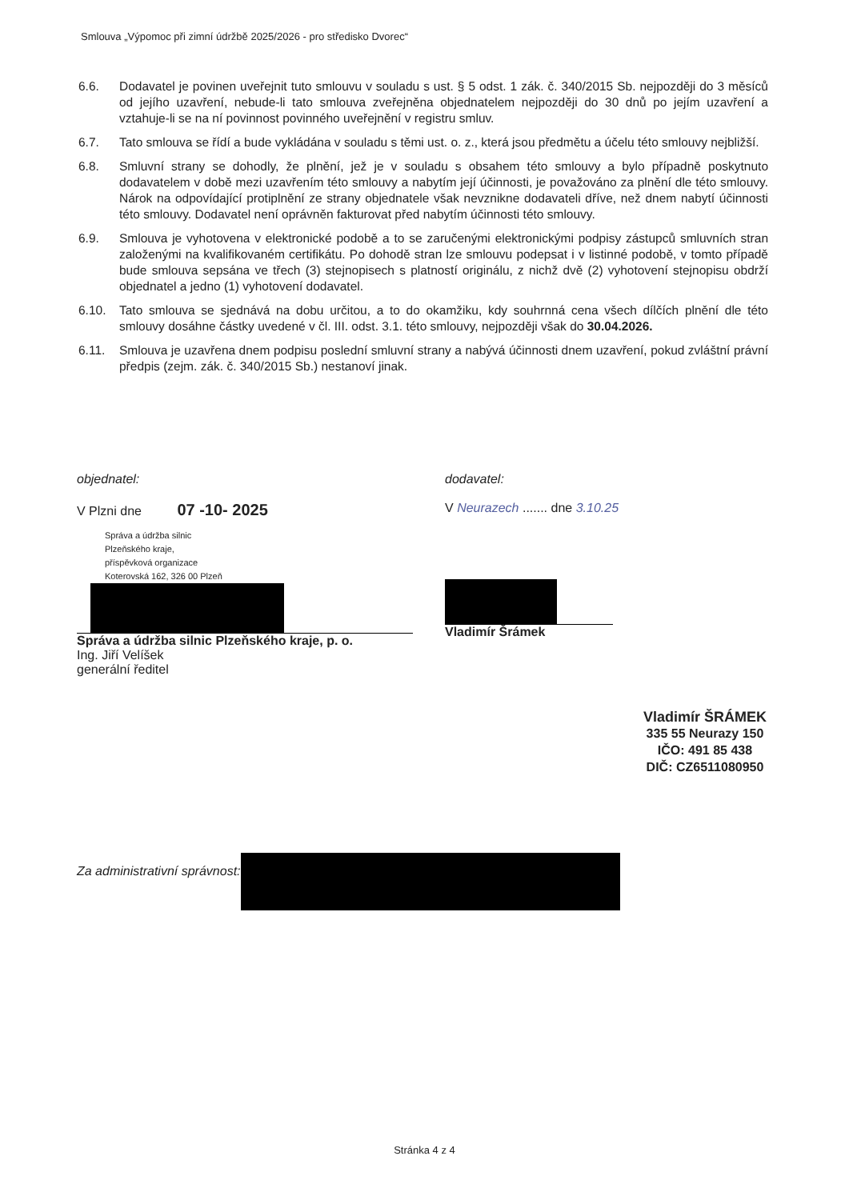Smlouva „Výpomoc při zimní údržbě 2025/2026 - pro středisko Dvorec“
6.6. Dodavatel je povinen uveřejnit tuto smlouvu v souladu s ust. § 5 odst. 1 zák. č. 340/2015 Sb. nejpozději do 3 měsíců od jejího uzavření, nebude-li tato smlouva zveřejněna objednatelem nejpozději do 30 dnů po jejím uzavření a vztahuje-li se na ní povinnost povinného uveřejnění v registru smluv.
6.7. Tato smlouva se řídí a bude vykládána v souladu s těmi ust. o. z., která jsou předmětu a účelu této smlouvy nejbližší.
6.8. Smluvní strany se dohodly, že plnění, jež je v souladu s obsahem této smlouvy a bylo případně poskytnuto dodavatelem v době mezi uzavřením této smlouvy a nabytím její účinnosti, je považováno za plnění dle této smlouvy. Nárok na odpovídající protiplnění ze strany objednatele však nevznikne dodavateli dříve, než dnem nabytí účinnosti této smlouvy. Dodavatel není oprávněn fakturovat před nabytím účinnosti této smlouvy.
6.9. Smlouva je vyhotovena v elektronické podobě a to se zaručenými elektronickými podpisy zástupců smluvních stran založenými na kvalifikovaném certifikátu. Po dohodě stran lze smlouvu podepsat i v listinné podobě, v tomto případě bude smlouva sepsána ve třech (3) stejnopisech s platností originálu, z nichž dvě (2) vyhotovení stejnopisu obdrží objednatel a jedno (1) vyhotovení dodavatel.
6.10. Tato smlouva se sjednává na dobu určitou, a to do okamžiku, kdy souhrnná cena všech dílčích plnění dle této smlouvy dosáhne částky uvedené v čl. III. odst. 3.1. této smlouvy, nejpozději však do 30.04.2026.
6.11. Smlouva je uzavřena dnem podpisu poslední smluvní strany a nabývá účinnosti dnem uzavření, pokud zvláštní právní předpis (zejm. zák. č. 340/2015 Sb.) nestanoví jinak.
objednatel:
V Plzni dne 07 -10- 2025
Správa a údržba silnic
Plzeňského kraje,
příspěvková organizace
Koterovská 162, 326 00 Plzeň
Správa a údržba silnic Plzeňského kraje, p. o.
Ing. Jiří Velíšek
generální ředitel
dodavatel:
V Neurazech ....... dne 3.10.25
Vladimír Šrámek
Vladimír ŠRÁMEK
335 55 Neurazy 150
IČO: 491 85 438
DIČ: CZ6511080950
Za administrativní správnost:
Stránka 4 z 4